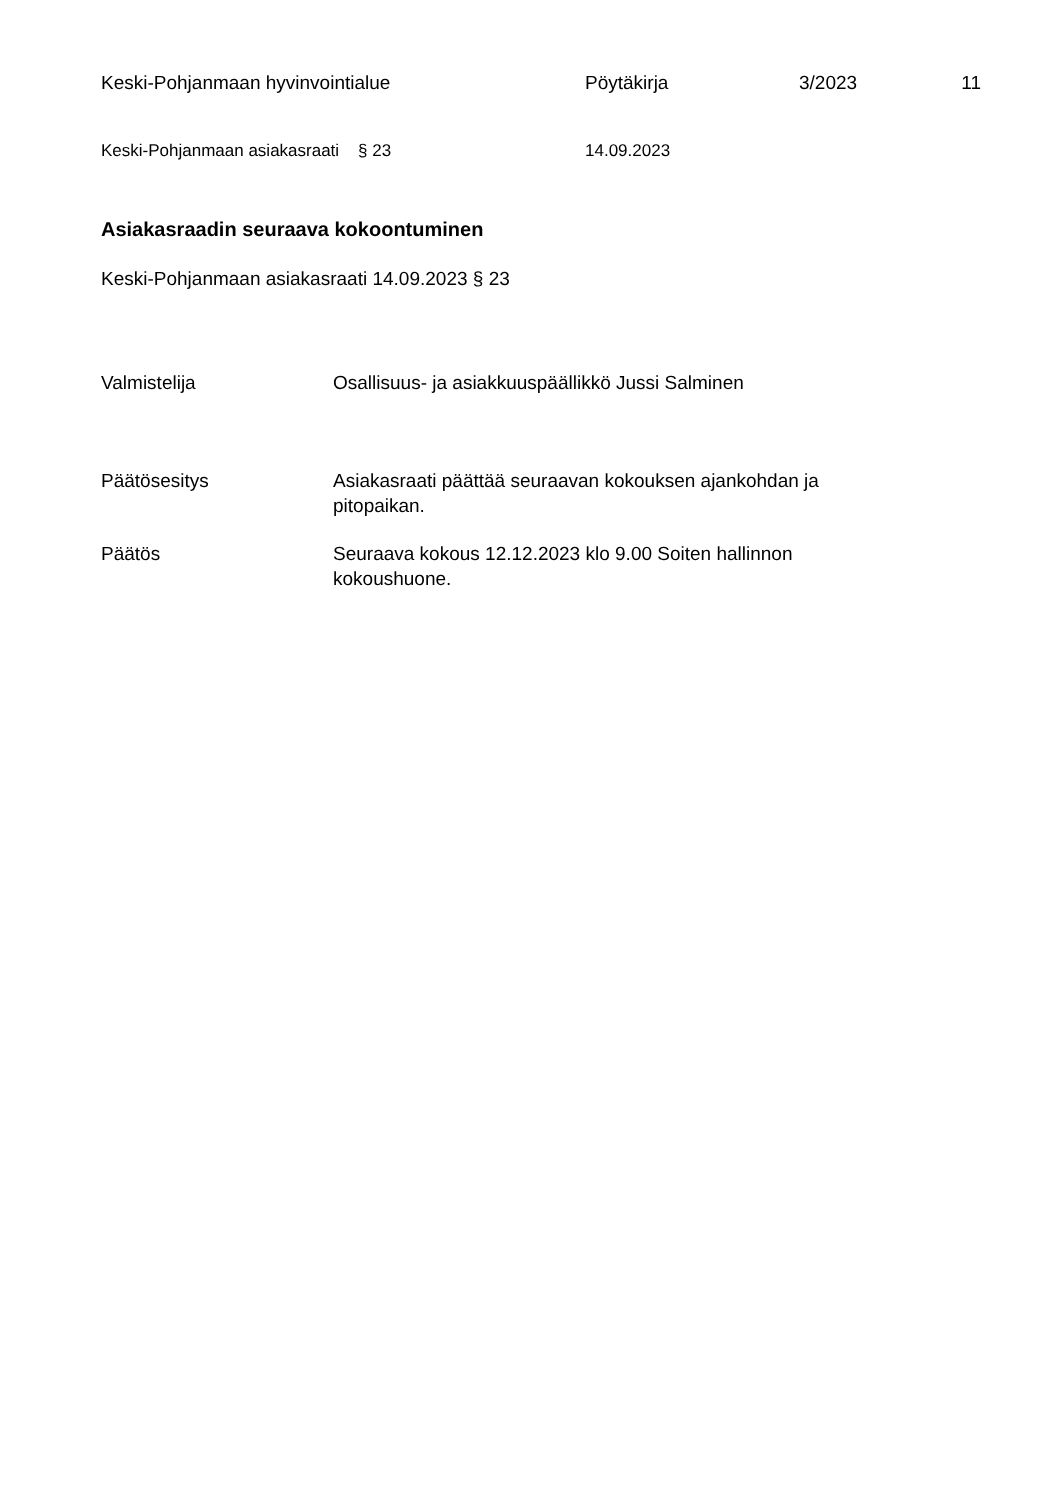Keski-Pohjanmaan hyvinvointialue Pöytäkirja 3/2023 11
Keski-Pohjanmaan asiakasraati § 23 14.09.2023
Asiakasraadin seuraava kokoontuminen
Keski-Pohjanmaan asiakasraati 14.09.2023 § 23
Valmistelija Osallisuus- ja asiakkuuspäällikkö Jussi Salminen
Päätösesitys Asiakasraati päättää seuraavan kokouksen ajankohdan ja pitopaikan.
Päätös Seuraava kokous 12.12.2023 klo 9.00 Soiten hallinnon kokoushuone.